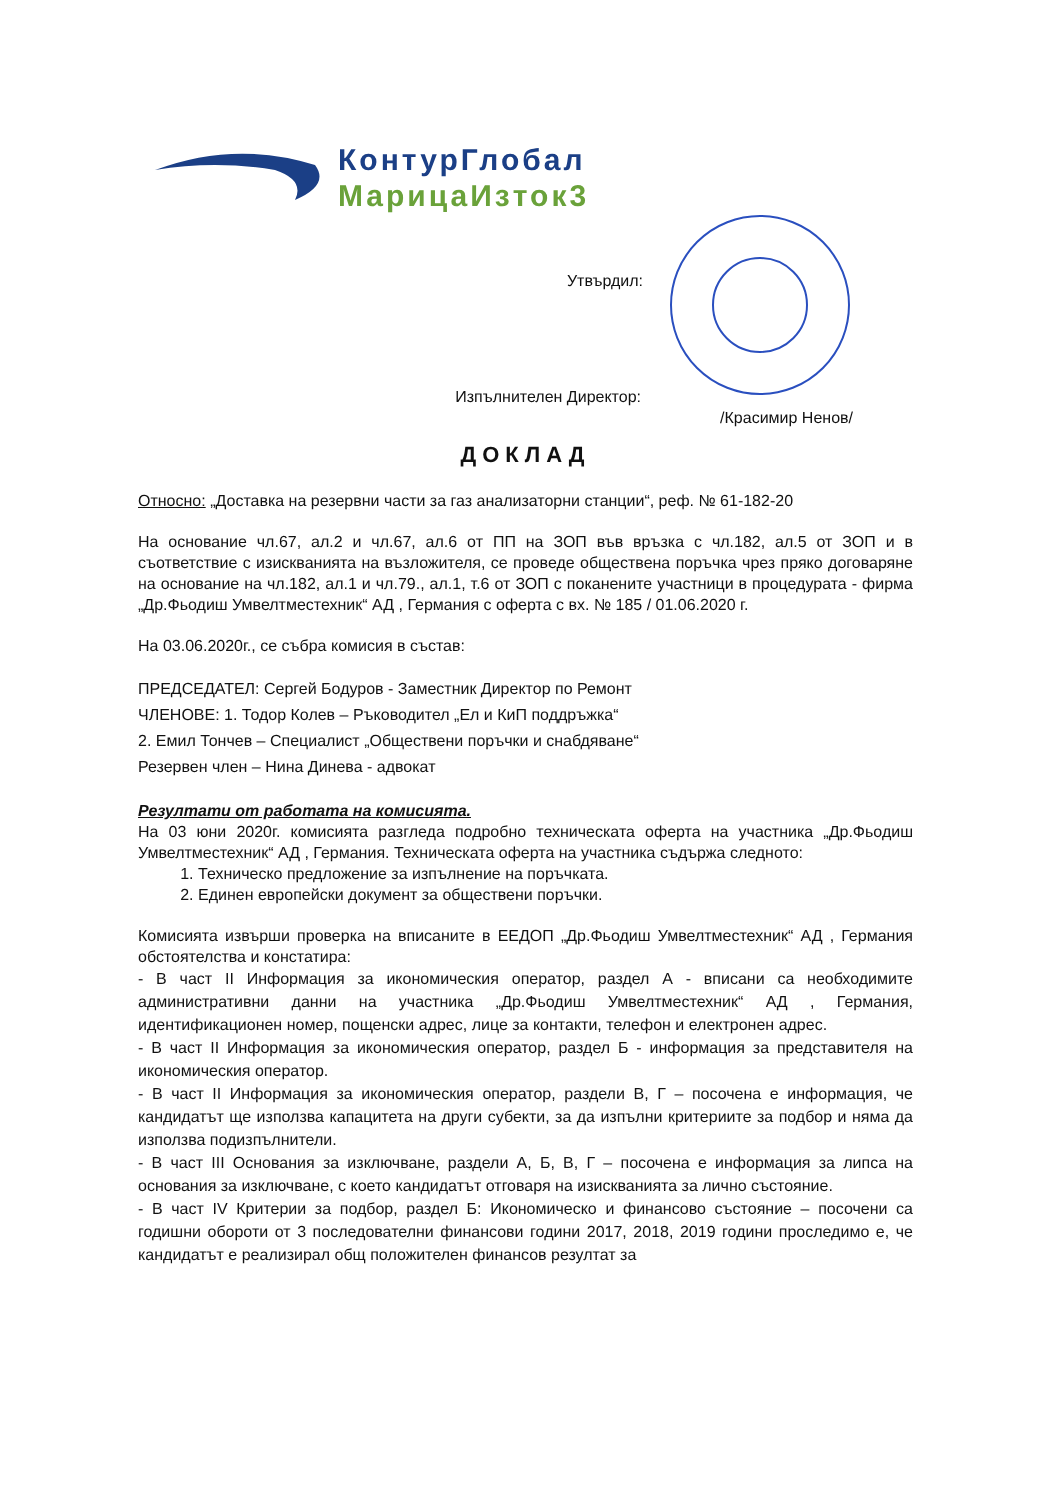КонтурГлобал
МарицаИзток3
Утвърдил:
Изпълнителен Директор:
/Красимир Ненов/
ДОКЛАД
Относно: „Доставка на резервни части за газ анализаторни станции“, реф. № 61-182-20
На основание чл.67, ал.2 и чл.67, ал.6 от ПП на ЗОП във връзка с чл.182, ал.5 от ЗОП и в съответствие с изискванията на възложителя, се проведе обществена поръчка чрез пряко договаряне на основание на чл.182, ал.1 и чл.79., ал.1, т.6 от ЗОП с поканените участници в процедурата - фирма „Др.Фьодиш Умвелтместехник“ АД , Германия с оферта с вх. № 185 / 01.06.2020 г.
На 03.06.2020г., се събра комисия в състав:
ПРЕДСЕДАТЕЛ: Сергей Бодуров - Заместник Директор по Ремонт
ЧЛЕНОВЕ: 1. Тодор Колев – Ръководител „Ел и КиП поддръжка“
2. Емил Тончев – Специалист „Обществени поръчки и снабдяване“
Резервен член – Нина Динева - адвокат
Резултати от работата на комисията.
На 03 юни 2020г. комисията разгледа подробно техническата оферта на участника „Др.Фьодиш Умвелтместехник“ АД , Германия. Техническата оферта на участника съдържа следното:
1. Техническо предложение за изпълнение на поръчката.
2. Единен европейски документ за обществени поръчки.
Комисията извърши проверка на вписаните в ЕЕДОП „Др.Фьодиш Умвелтместехник“ АД , Германия обстоятелства и констатира:
- В част II Информация за икономическия оператор, раздел А - вписани са необходимите административни данни на участника „Др.Фьодиш Умвелтместехник“ АД , Германия, идентификационен номер, пощенски адрес, лице за контакти, телефон и електронен адрес.
- В част II Информация за икономическия оператор, раздел Б - информация за представителя на икономическия оператор.
- В част II Информация за икономическия оператор, раздели В, Г – посочена е информация, че кандидатът ще използва капацитета на други субекти, за да изпълни критериите за подбор и няма да използва подизпълнители.
- В част III Основания за изключване, раздели А, Б, В, Г – посочена е информация за липса на основания за изключване, с което кандидатът отговаря на изискванията за лично състояние.
- В част IV Критерии за подбор, раздел Б: Икономическо и финансово състояние – посочени са годишни обороти от 3 последователни финансови години 2017, 2018, 2019 години проследимо е, че кандидатът е реализирал общ положителен финансов резултат за